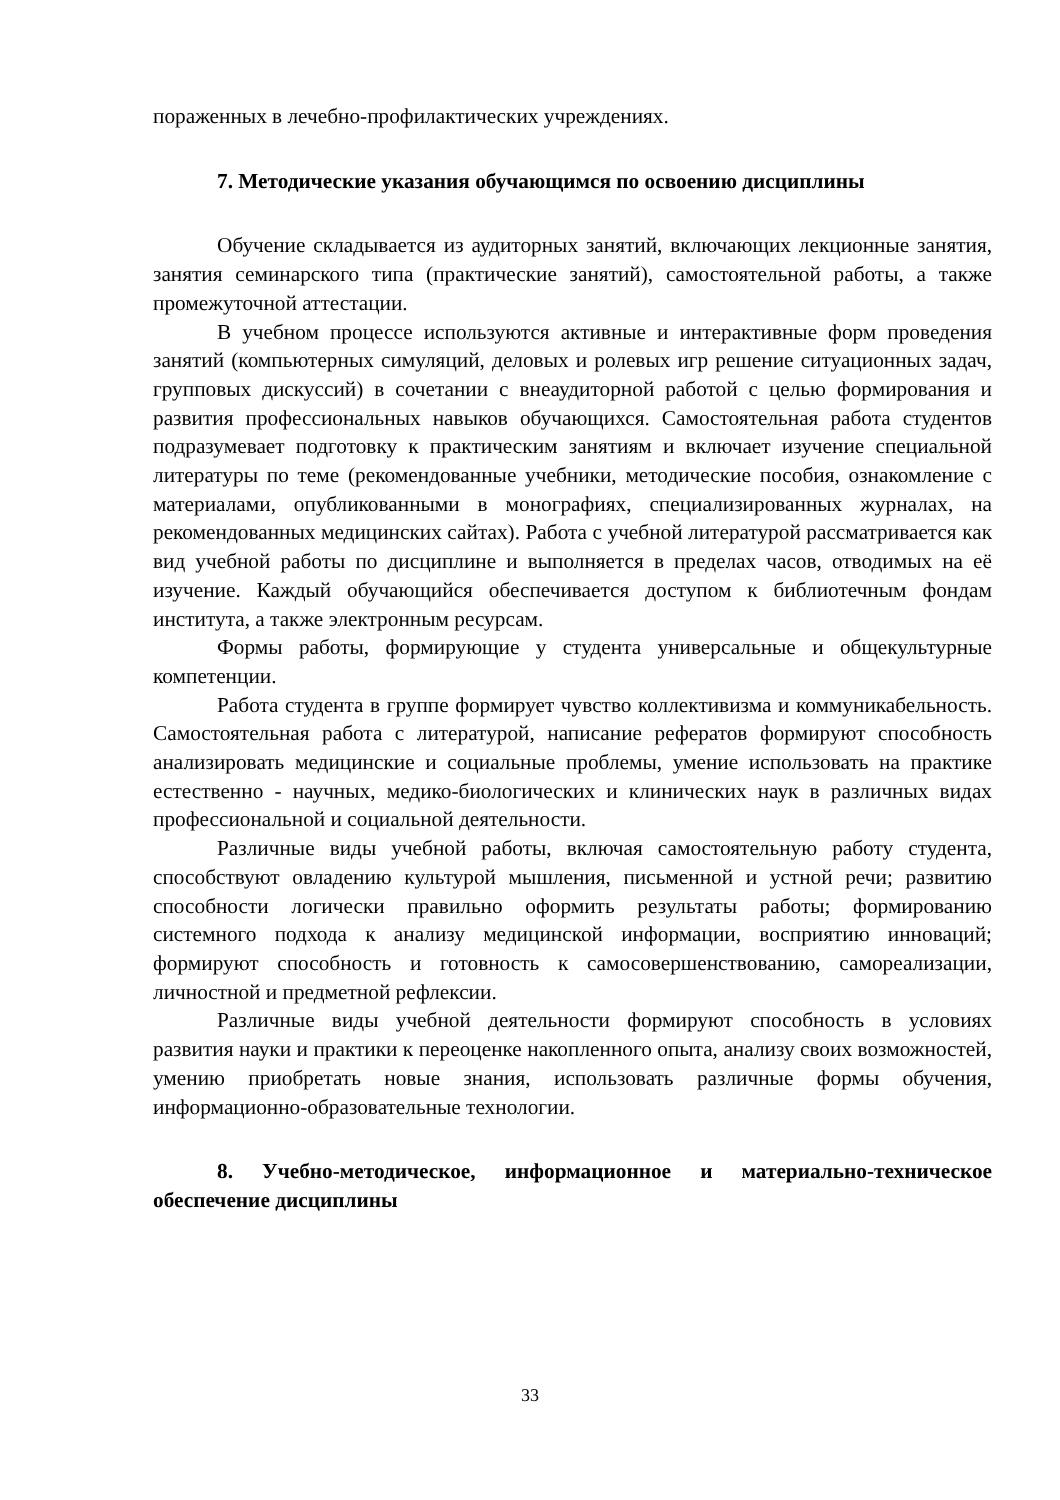пораженных в лечебно-профилактических учреждениях.
7. Методические указания обучающимся по освоению дисциплины
Обучение складывается из аудиторных занятий, включающих лекционные занятия, занятия семинарского типа (практические занятий), самостоятельной работы, а также промежуточной аттестации.
В учебном процессе используются активные и интерактивные форм проведения занятий (компьютерных симуляций, деловых и ролевых игр решение ситуационных задач, групповых дискуссий) в сочетании с внеаудиторной работой с целью формирования и развития профессиональных навыков обучающихся. Самостоятельная работа студентов подразумевает подготовку к практическим занятиям и включает изучение специальной литературы по теме (рекомендованные учебники, методические пособия, ознакомление с материалами, опубликованными в монографиях, специализированных журналах, на рекомендованных медицинских сайтах). Работа с учебной литературой рассматривается как вид учебной работы по дисциплине и выполняется в пределах часов, отводимых на её изучение. Каждый обучающийся обеспечивается доступом к библиотечным фондам института, а также электронным ресурсам.
Формы работы, формирующие у студента универсальные и общекультурные компетенции.
Работа студента в группе формирует чувство коллективизма и коммуникабельность. Самостоятельная работа с литературой, написание рефератов формируют способность анализировать медицинские и социальные проблемы, умение использовать на практике естественно - научных, медико-биологических и клинических наук в различных видах профессиональной и социальной деятельности.
Различные виды учебной работы, включая самостоятельную работу студента, способствуют овладению культурой мышления, письменной и устной речи; развитию способности логически правильно оформить результаты работы; формированию системного подхода к анализу медицинской информации, восприятию инноваций; формируют способность и готовность к самосовершенствованию, самореализации, личностной и предметной рефлексии.
Различные виды учебной деятельности формируют способность в условиях развития науки и практики к переоценке накопленного опыта, анализу своих возможностей, умению приобретать новые знания, использовать различные формы обучения, информационно-образовательные технологии.
8. Учебно-методическое, информационное и материально-техническое обеспечение дисциплины
33